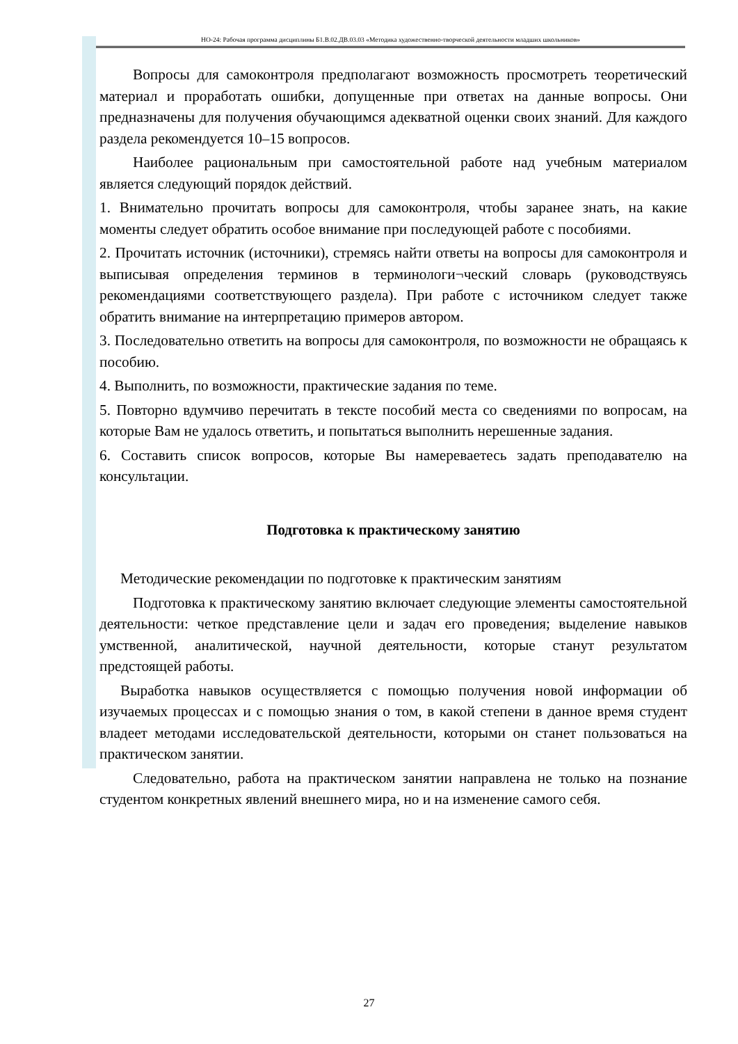НО-24: Рабочая программа дисциплины Б1.В.02.ДВ.03.03 «Методика художественно-творческой деятельности младших школьников»
Вопросы для самоконтроля предполагают возможность просмотреть теоретический материал и проработать ошибки, допущенные при ответах на данные вопросы. Они предназначены для получения обучающимся адекватной оценки своих знаний. Для каждого раздела рекомендуется 10–15 вопросов.
Наиболее рациональным при самостоятельной работе над учебным материалом является следующий порядок действий.
1. Внимательно прочитать вопросы для самоконтроля, чтобы заранее знать, на какие моменты следует обратить особое внимание при последующей работе с пособиями.
2. Прочитать источник (источники), стремясь найти ответы на вопросы для самоконтроля и выписывая определения терминов в терминологи¬ческий словарь (руководствуясь рекомендациями соответствующего раздела). При работе с источником следует также обратить внимание на интерпретацию примеров автором.
3. Последовательно ответить на вопросы для самоконтроля, по возможности не обращаясь к пособию.
4. Выполнить, по возможности, практические задания по теме.
5. Повторно вдумчиво перечитать в тексте пособий места со сведениями по вопросам, на которые Вам не удалось ответить, и попытаться выполнить нерешенные задания.
6. Составить список вопросов, которые Вы намереваетесь задать преподавателю на консультации.
Подготовка к практическому занятию
Методические рекомендации по подготовке к практическим занятиям
Подготовка к практическому занятию включает следующие элементы самостоятельной деятельности: четкое представление цели и задач его проведения; выделение навыков умственной, аналитической, научной деятельности, которые станут результатом предстоящей работы.
Выработка навыков осуществляется с помощью получения новой информации об изучаемых процессах и с помощью знания о том, в какой степени в данное время студент владеет методами исследовательской деятельности, которыми он станет пользоваться на практическом занятии.
Следовательно, работа на практическом занятии направлена не только на познание студентом конкретных явлений внешнего мира, но и на изменение самого себя.
27